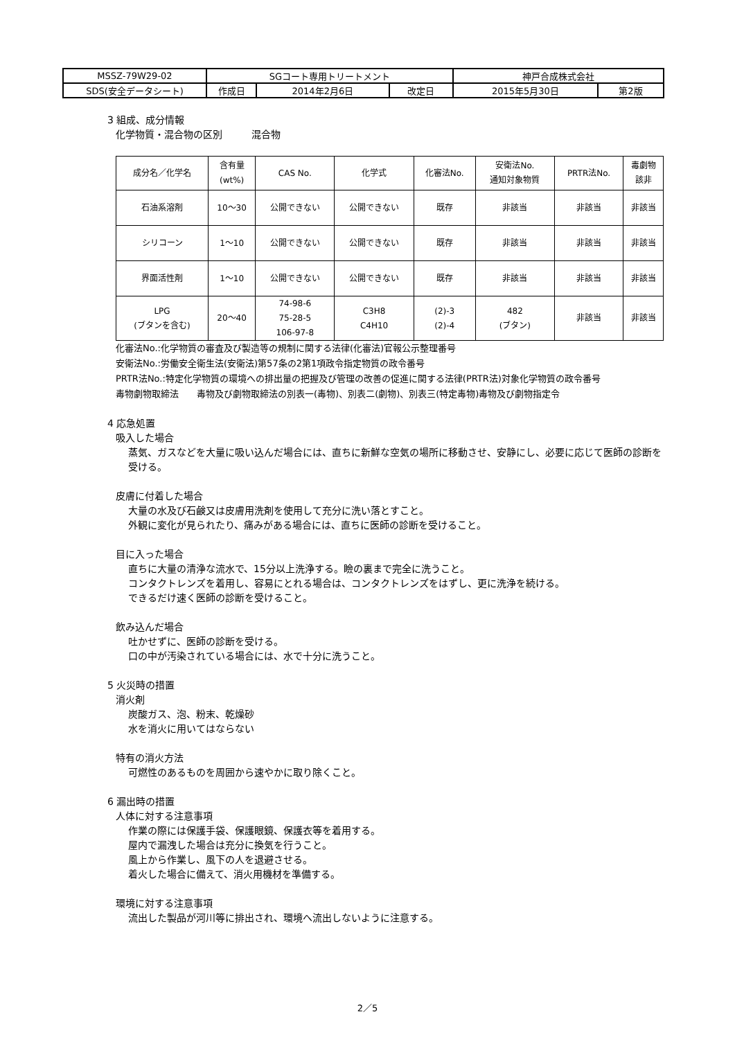| MSSZ-79W29-02 | SGコート専用トリートメント | | | 神戸合成株式会社 | |
| SDS(安全データシート) | 作成日 | 2014年2月6日 | 改定日 | 2015年5月30日 | 第2版 |
3 組成、成分情報
化学物質・混合物の区別　　　混合物
| 成分名／化学名 | 含有量 (wt%) | CAS No. | 化学式 | 化審法No. | 安衛法No. 通知対象物質 | PRTR法No. | 毒劇物 該非 |
| --- | --- | --- | --- | --- | --- | --- | --- |
| 石油系溶剤 | 10～30 | 公開できない | 公開できない | 既存 | 非該当 | 非該当 | 非該当 |
| シリコーン | 1～10 | 公開できない | 公開できない | 既存 | 非該当 | 非該当 | 非該当 |
| 界面活性剤 | 1～10 | 公開できない | 公開できない | 既存 | 非該当 | 非該当 | 非該当 |
| LPG (ブタンを含む) | 20～40 | 74-98-6 75-28-5 106-97-8 | C3H8 C4H10 | (2)-3 (2)-4 | 482 (ブタン) | 非該当 | 非該当 |
化審法No.:化学物質の審査及び製造等の規制に関する法律(化審法)官報公示整理番号
安衛法No.:労働安全衛生法(安衛法)第57条の2第1項政令指定物質の政令番号
PRTR法No.:特定化学物質の環境への排出量の把握及び管理の改善の促進に関する法律(PRTR法)対象化学物質の政令番号
毒物劇物取締法　　毒物及び劇物取締法の別表一(毒物)、別表二(劇物)、別表三(特定毒物)毒物及び劇物指定令
4 応急処置
吸入した場合
蒸気、ガスなどを大量に吸い込んだ場合には、直ちに新鮮な空気の場所に移動させ、安静にし、必要に応じて医師の診断を受ける。
皮膚に付着した場合
大量の水及び石鹸又は皮膚用洗剤を使用して充分に洗い落とすこと。
外観に変化が見られたり、痛みがある場合には、直ちに医師の診断を受けること。
目に入った場合
直ちに大量の清浄な流水で、15分以上洗浄する。瞼の裏まで完全に洗うこと。
コンタクトレンズを着用し、容易にとれる場合は、コンタクトレンズをはずし、更に洗浄を続ける。
できるだけ速く医師の診断を受けること。
飲み込んだ場合
吐かせずに、医師の診断を受ける。
口の中が汚染されている場合には、水で十分に洗うこと。
5 火災時の措置
消火剤
炭酸ガス、泡、粉末、乾燥砂
水を消火に用いてはならない
特有の消火方法
可燃性のあるものを周囲から速やかに取り除くこと。
6 漏出時の措置
人体に対する注意事項
作業の際には保護手袋、保護眼鏡、保護衣等を着用する。
屋内で漏洩した場合は充分に換気を行うこと。
風上から作業し、風下の人を退避させる。
着火した場合に備えて、消火用機材を準備する。
環境に対する注意事項
流出した製品が河川等に排出され、環境へ流出しないように注意する。
2／5